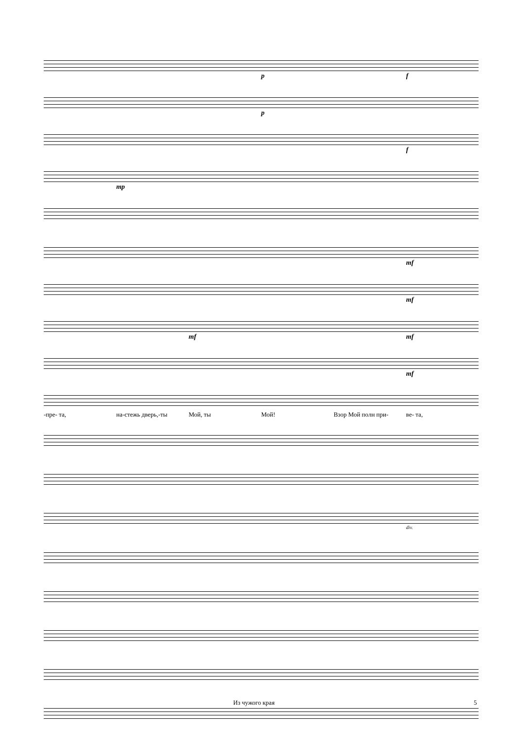p f
p
f
mp
mf
mf
mf mf
mf
-пре- та, на-стежь дверь,-ты Мой, ты Мой! Взор Мой полн при- ве- та,
div.
Из чужого края 5